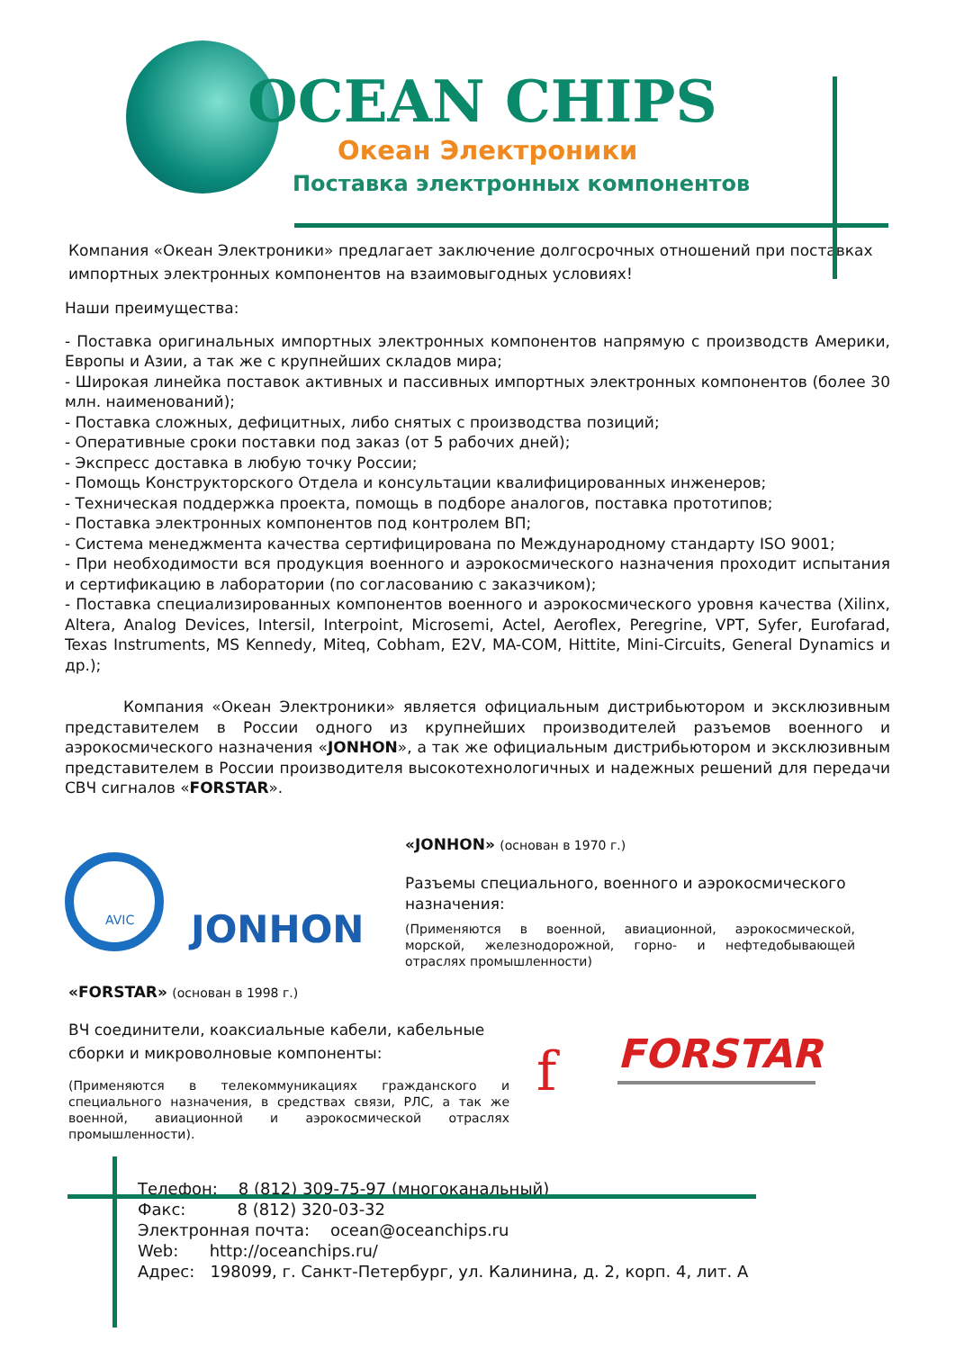OCEAN CHIPS
Океан Электроники
Поставка электронных компонентов
Компания «Океан Электроники» предлагает заключение долгосрочных отношений при поставках импортных электронных компонентов на взаимовыгодных условиях!
Наши преимущества:
- Поставка оригинальных импортных электронных компонентов напрямую с производств Америки, Европы и Азии, а так же с крупнейших складов мира;
- Широкая линейка поставок активных и пассивных импортных электронных компонентов (более 30 млн. наименований);
- Поставка сложных, дефицитных, либо снятых с производства позиций;
- Оперативные сроки поставки под заказ (от 5 рабочих дней);
- Экспресс доставка в любую точку России;
- Помощь Конструкторского Отдела и консультации квалифицированных инженеров;
- Техническая поддержка проекта, помощь в подборе аналогов, поставка прототипов;
- Поставка электронных компонентов под контролем ВП;
- Система менеджмента качества сертифицирована по Международному стандарту ISO 9001;
- При необходимости вся продукция военного и аэрокосмического назначения проходит испытания и сертификацию в лаборатории (по согласованию с заказчиком);
- Поставка специализированных компонентов военного и аэрокосмического уровня качества (Xilinx, Altera, Analog Devices, Intersil, Interpoint, Microsemi, Actel, Aeroflex, Peregrine, VPT, Syfer, Eurofarad, Texas Instruments, MS Kennedy, Miteq, Cobham, E2V, MA-COM, Hittite, Mini-Circuits, General Dynamics и др.);
Компания «Океан Электроники» является официальным дистрибьютором и эксклюзивным представителем в России одного из крупнейших производителей разъемов военного и аэрокосмического назначения «JONHON», а так же официальным дистрибьютором и эксклюзивным представителем в России производителя высокотехнологичных и надежных решений для передачи СВЧ сигналов «FORSTAR».
AVIC
JONHON
«JONHON» (основан в 1970 г.)
Разъемы специального, военного и аэрокосмического назначения:
(Применяются в военной, авиационной, аэрокосмической, морской, железнодорожной, горно- и нефтедобывающей отраслях промышленности)
«FORSTAR» (основан в 1998 г.)
ВЧ соединители, коаксиальные кабели, кабельные сборки и микроволновые компоненты:
(Применяются в телекоммуникациях гражданского и специального назначения, в средствах связи, РЛС, а так же военной, авиационной и аэрокосмической отраслях промышленности).
FORSTAR
f
Телефон: 8 (812) 309-75-97 (многоканальный) Факс: 8 (812) 320-03-32 Электронная почта: ocean@oceanchips.ru Web: http://oceanchips.ru/ Адрес: 198099, г. Санкт-Петербург, ул. Калинина, д. 2, корп. 4, лит. А